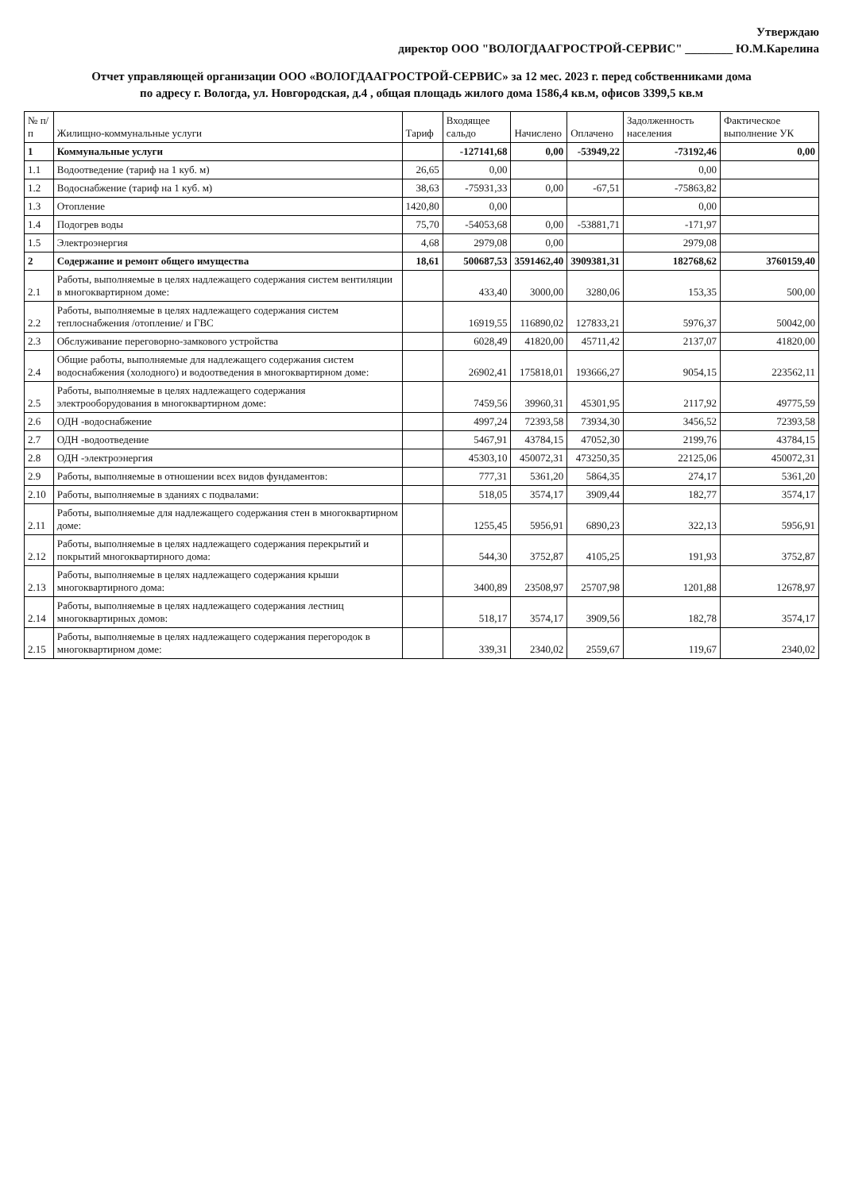Утверждаю
директор ООО "ВОЛОГДААГРОСТРОЙ-СЕРВИС" ________ Ю.М.Карелина
Отчет управляющей организации ООО «ВОЛОГДААГРОСТРОЙ-СЕРВИС» за 12 мес. 2023 г. перед собственниками дома
по адресу г. Вологда, ул. Новгородская, д.4 , общая площадь жилого дома 1586,4 кв.м, офисов 3399,5 кв.м
| № п/п | Жилищно-коммунальные услуги | Тариф | Входящее сальдо | Начислено | Оплачено | Задолженность населения | Фактическое выполнение УК |
| --- | --- | --- | --- | --- | --- | --- | --- |
| 1 | Коммунальные услуги | | -127141,68 | 0,00 | -53949,22 | -73192,46 | 0,00 |
| 1.1 | Водоотведение (тариф на 1 куб. м) | 26,65 | 0,00 | | | 0,00 | |
| 1.2 | Водоснабжение (тариф на 1 куб. м) | 38,63 | -75931,33 | 0,00 | -67,51 | -75863,82 | |
| 1.3 | Отопление | 1420,80 | 0,00 | | | 0,00 | |
| 1.4 | Подогрев воды | 75,70 | -54053,68 | 0,00 | -53881,71 | -171,97 | |
| 1.5 | Электроэнергия | 4,68 | 2979,08 | 0,00 | | 2979,08 | |
| 2 | Содержание и ремонт общего имущества | 18,61 | 500687,53 | 3591462,40 | 3909381,31 | 182768,62 | 3760159,40 |
| 2.1 | Работы, выполняемые в целях надлежащего содержания систем вентиляции в многоквартирном доме: | | 433,40 | 3000,00 | 3280,06 | 153,35 | 500,00 |
| 2.2 | Работы, выполняемые в целях надлежащего содержания систем теплоснабжения /отопление/ и ГВС | | 16919,55 | 116890,02 | 127833,21 | 5976,37 | 50042,00 |
| 2.3 | Обслуживание переговорно-замкового устройства | | 6028,49 | 41820,00 | 45711,42 | 2137,07 | 41820,00 |
| 2.4 | Общие работы, выполняемые для надлежащего содержания систем водоснабжения (холодного) и водоотведения в многоквартирном доме: | | 26902,41 | 175818,01 | 193666,27 | 9054,15 | 223562,11 |
| 2.5 | Работы, выполняемые в целях надлежащего содержания электрооборудования в многоквартирном доме: | | 7459,56 | 39960,31 | 45301,95 | 2117,92 | 49775,59 |
| 2.6 | ОДН -водоснабжение | | 4997,24 | 72393,58 | 73934,30 | 3456,52 | 72393,58 |
| 2.7 | ОДН -водоотведение | | 5467,91 | 43784,15 | 47052,30 | 2199,76 | 43784,15 |
| 2.8 | ОДН -электроэнергия | | 45303,10 | 450072,31 | 473250,35 | 22125,06 | 450072,31 |
| 2.9 | Работы, выполняемые в отношении всех видов фундаментов: | | 777,31 | 5361,20 | 5864,35 | 274,17 | 5361,20 |
| 2.10 | Работы, выполняемые в зданиях с подвалами: | | 518,05 | 3574,17 | 3909,44 | 182,77 | 3574,17 |
| 2.11 | Работы, выполняемые для надлежащего содержания стен в многоквартирном доме: | | 1255,45 | 5956,91 | 6890,23 | 322,13 | 5956,91 |
| 2.12 | Работы, выполняемые в целях надлежащего содержания перекрытий и покрытий многоквартирного дома: | | 544,30 | 3752,87 | 4105,25 | 191,93 | 3752,87 |
| 2.13 | Работы, выполняемые в целях надлежащего содержания крыши многоквартирного дома: | | 3400,89 | 23508,97 | 25707,98 | 1201,88 | 12678,97 |
| 2.14 | Работы, выполняемые в целях надлежащего содержания лестниц многоквартирных домов: | | 518,17 | 3574,17 | 3909,56 | 182,78 | 3574,17 |
| 2.15 | Работы, выполняемые в целях надлежащего содержания перегородок в многоквартирном доме: | | 339,31 | 2340,02 | 2559,67 | 119,67 | 2340,02 |